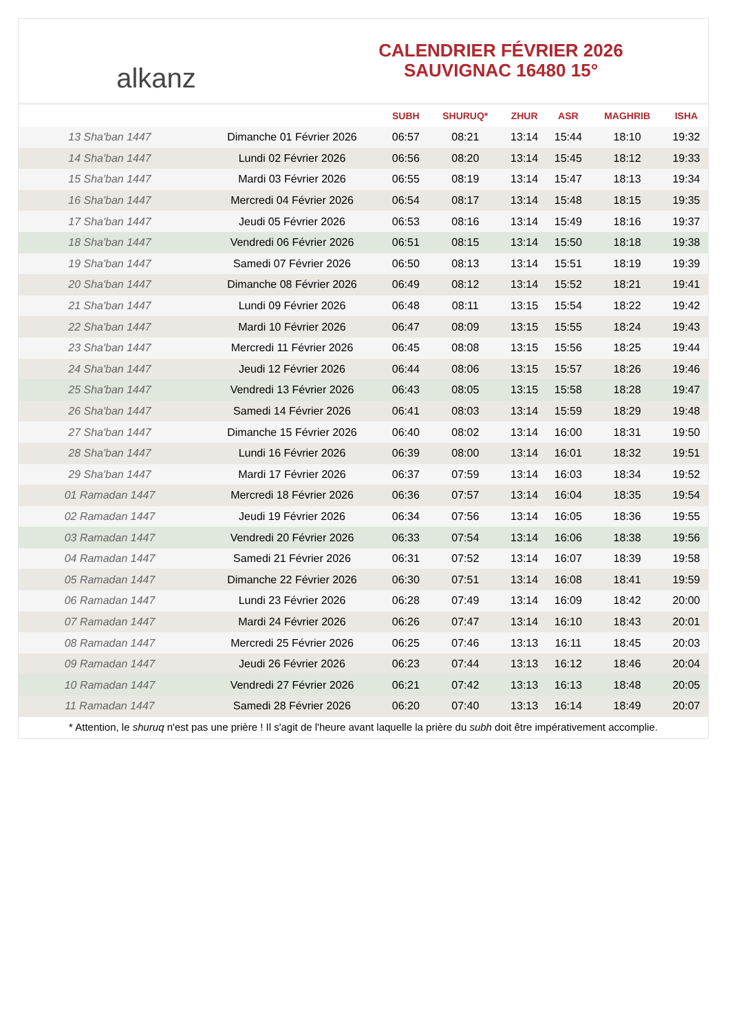alkanz
CALENDRIER FÉVRIER 2026
SAUVIGNAC 16480 15°
| | | SUBH | SHURUQ* | ZHUR | ASR | MAGHRIB | ISHA |
| --- | --- | --- | --- | --- | --- | --- | --- |
| 13 Sha'ban 1447 | Dimanche 01 Février 2026 | 06:57 | 08:21 | 13:14 | 15:44 | 18:10 | 19:32 |
| 14 Sha'ban 1447 | Lundi 02 Février 2026 | 06:56 | 08:20 | 13:14 | 15:45 | 18:12 | 19:33 |
| 15 Sha'ban 1447 | Mardi 03 Février 2026 | 06:55 | 08:19 | 13:14 | 15:47 | 18:13 | 19:34 |
| 16 Sha'ban 1447 | Mercredi 04 Février 2026 | 06:54 | 08:17 | 13:14 | 15:48 | 18:15 | 19:35 |
| 17 Sha'ban 1447 | Jeudi 05 Février 2026 | 06:53 | 08:16 | 13:14 | 15:49 | 18:16 | 19:37 |
| 18 Sha'ban 1447 | Vendredi 06 Février 2026 | 06:51 | 08:15 | 13:14 | 15:50 | 18:18 | 19:38 |
| 19 Sha'ban 1447 | Samedi 07 Février 2026 | 06:50 | 08:13 | 13:14 | 15:51 | 18:19 | 19:39 |
| 20 Sha'ban 1447 | Dimanche 08 Février 2026 | 06:49 | 08:12 | 13:14 | 15:52 | 18:21 | 19:41 |
| 21 Sha'ban 1447 | Lundi 09 Février 2026 | 06:48 | 08:11 | 13:15 | 15:54 | 18:22 | 19:42 |
| 22 Sha'ban 1447 | Mardi 10 Février 2026 | 06:47 | 08:09 | 13:15 | 15:55 | 18:24 | 19:43 |
| 23 Sha'ban 1447 | Mercredi 11 Février 2026 | 06:45 | 08:08 | 13:15 | 15:56 | 18:25 | 19:44 |
| 24 Sha'ban 1447 | Jeudi 12 Février 2026 | 06:44 | 08:06 | 13:15 | 15:57 | 18:26 | 19:46 |
| 25 Sha'ban 1447 | Vendredi 13 Février 2026 | 06:43 | 08:05 | 13:15 | 15:58 | 18:28 | 19:47 |
| 26 Sha'ban 1447 | Samedi 14 Février 2026 | 06:41 | 08:03 | 13:14 | 15:59 | 18:29 | 19:48 |
| 27 Sha'ban 1447 | Dimanche 15 Février 2026 | 06:40 | 08:02 | 13:14 | 16:00 | 18:31 | 19:50 |
| 28 Sha'ban 1447 | Lundi 16 Février 2026 | 06:39 | 08:00 | 13:14 | 16:01 | 18:32 | 19:51 |
| 29 Sha'ban 1447 | Mardi 17 Février 2026 | 06:37 | 07:59 | 13:14 | 16:03 | 18:34 | 19:52 |
| 01 Ramadan 1447 | Mercredi 18 Février 2026 | 06:36 | 07:57 | 13:14 | 16:04 | 18:35 | 19:54 |
| 02 Ramadan 1447 | Jeudi 19 Février 2026 | 06:34 | 07:56 | 13:14 | 16:05 | 18:36 | 19:55 |
| 03 Ramadan 1447 | Vendredi 20 Février 2026 | 06:33 | 07:54 | 13:14 | 16:06 | 18:38 | 19:56 |
| 04 Ramadan 1447 | Samedi 21 Février 2026 | 06:31 | 07:52 | 13:14 | 16:07 | 18:39 | 19:58 |
| 05 Ramadan 1447 | Dimanche 22 Février 2026 | 06:30 | 07:51 | 13:14 | 16:08 | 18:41 | 19:59 |
| 06 Ramadan 1447 | Lundi 23 Février 2026 | 06:28 | 07:49 | 13:14 | 16:09 | 18:42 | 20:00 |
| 07 Ramadan 1447 | Mardi 24 Février 2026 | 06:26 | 07:47 | 13:14 | 16:10 | 18:43 | 20:01 |
| 08 Ramadan 1447 | Mercredi 25 Février 2026 | 06:25 | 07:46 | 13:13 | 16:11 | 18:45 | 20:03 |
| 09 Ramadan 1447 | Jeudi 26 Février 2026 | 06:23 | 07:44 | 13:13 | 16:12 | 18:46 | 20:04 |
| 10 Ramadan 1447 | Vendredi 27 Février 2026 | 06:21 | 07:42 | 13:13 | 16:13 | 18:48 | 20:05 |
| 11 Ramadan 1447 | Samedi 28 Février 2026 | 06:20 | 07:40 | 13:13 | 16:14 | 18:49 | 20:07 |
* Attention, le shuruq n'est pas une prière ! Il s'agit de l'heure avant laquelle la prière du subh doit être impérativement accomplie.